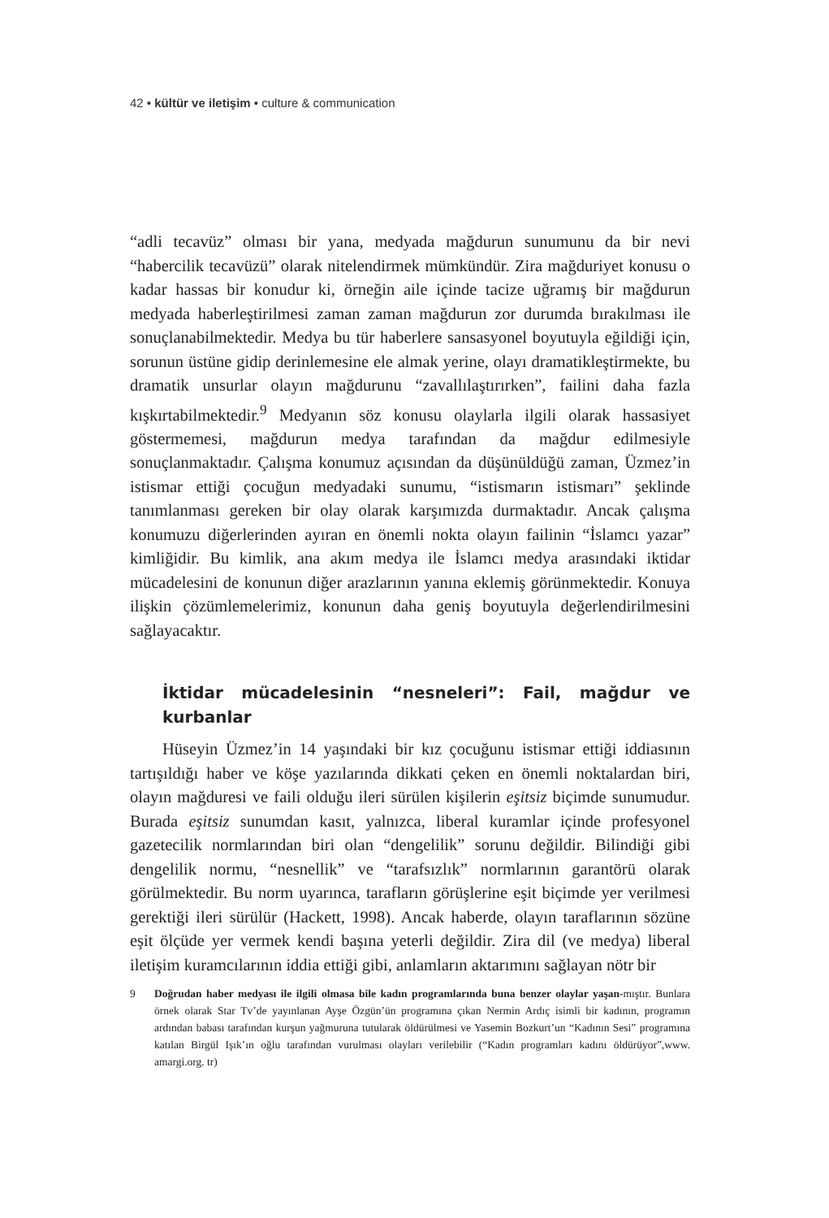42 • kültür ve iletişim • culture & communication
“adli tecavüz” olması bir yana, medyada mağdurun sunumunu da bir nevi “habercilik tecavüzü” olarak nitelendirmek mümkündür. Zira mağduriyet konusu o kadar hassas bir konudur ki, örneğin aile içinde tacize uğramış bir mağdurun medyada haberleştirilmesi zaman zaman mağdurun zor durumda bırakılması ile sonuçlanabilmektedir. Medya bu tür haberlere sansasyonel boyutuyla eğildiği için, sorunun üstüne gidip derinlemesine ele almak yerine, olayı dramatikleştirmekte, bu dramatik unsurlar olayın mağdurunu “zavallılaştırırken”, failini daha fazla kışkırtabilmektedir.<sup>9</sup> Medyanın söz konusu olaylarla ilgili olarak hassasiyet göstermemesi, mağdurun medya tarafından da mağdur edilmesiyle sonuçlanmaktadır. Çalışma konumuz açısından da düşünüldüğü zaman, Üzmez’in istismar ettiği çocuğun medyadaki sunumu, “istismarın istismarı” şeklinde tanımlanması gereken bir olay olarak karşımızda durmaktadır. Ancak çalışma konumuzu diğerlerinden ayıran en önemli nokta olayın failinin “İslamcı yazar” kimliğidir. Bu kimlik, ana akım medya ile İslamcı medya arasındaki iktidar mücadelesini de konunun diğer arazlarının yanına eklemiş görünmektedir. Konuya ilişkin çözümlemelerimiz, konunun daha geniş boyutuyla değerlendirilmesini sağlayacaktır.
İktidar mücadelesinin “nesneleri”: Fail, mağdur ve kurbanlar
Hüseyin Üzmez’in 14 yaşındaki bir kız çocuğunu istismar ettiği iddiasının tartışıldığı haber ve köşe yazılarında dikkati çeken en önemli noktalardan biri, olayın mağduresi ve faili olduğu ileri sürülen kişilerin eşitsiz biçimde sunumudur. Burada eşitsiz sunumdan kasıt, yalnızca, liberal kuramlar içinde profesyonel gazetecilik normlarından biri olan “dengelilik” sorunu değildir. Bilindiği gibi dengelilik normu, “nesnellik” ve “tarafsızlık” normlarının garantörü olarak görülmektedir. Bu norm uyarınca, tarafların görüşlerine eşit biçimde yer verilmesi gerektiği ileri sürülür (Hackett, 1998). Ancak haberde, olayın taraflarının sözüne eşit ölçüde yer vermek kendi başına yeterli değildir. Zira dil (ve medya) liberal iletişim kuramcılarının iddia ettiği gibi, anlamların aktarımını sağlayan nötr bir
9 Doğrudan haber medyası ile ilgili olmasa bile kadın programlarında buna benzer olaylar yaşan-mıştır. Bunlara örnek olarak Star Tv’de yayınlanan Ayşe Özgün’ün programına çıkan Nermin Ardıç isimli bir kadının, programın ardından babası tarafından kurşun yağmuruna tutularak öldürülmesi ve Yasemin Bozkurt’un “Kadının Sesi” programına katılan Birgül Işık’ın oğlu tarafından vurulması olayları verilebilir (“Kadın programları kadını öldürüyor”,www. amargi.org. tr)